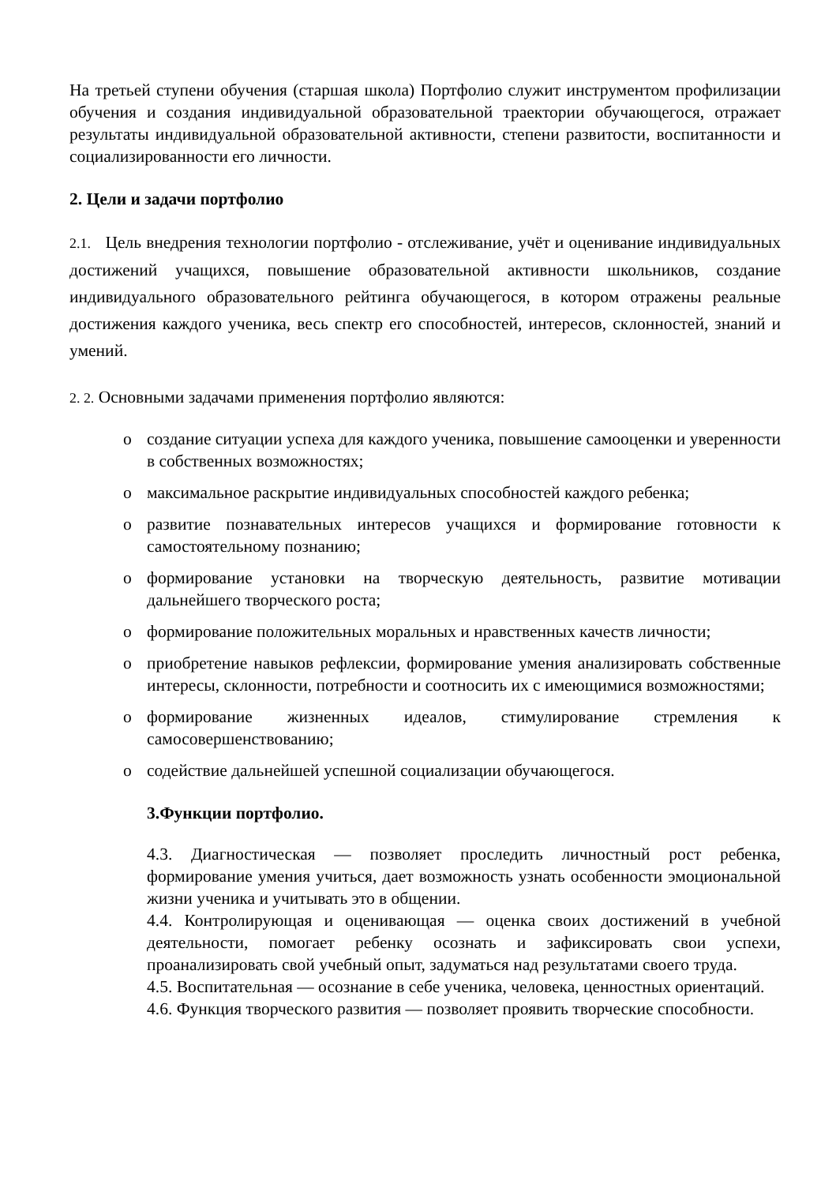На третьей ступени обучения (старшая школа) Портфолио служит инструментом профилизации обучения и создания индивидуальной образовательной траектории обучающегося, отражает результаты индивидуальной образовательной активности, степени развитости, воспитанности и социализированности его личности.
2. Цели и задачи портфолио
2.1. Цель внедрения технологии портфолио - отслеживание, учёт и оценивание индивидуальных достижений учащихся, повышение образовательной активности школьников, создание индивидуального образовательного рейтинга обучающегося, в котором отражены реальные достижения каждого ученика, весь спектр его способностей, интересов, склонностей, знаний и умений.
2. 2. Основными задачами применения портфолио являются:
o создание ситуации успеха для каждого ученика, повышение самооценки и уверенности в собственных возможностях;
o максимальное раскрытие индивидуальных способностей каждого ребенка;
o развитие познавательных интересов учащихся и формирование готовности к самостоятельному познанию;
o формирование установки на творческую деятельность, развитие мотивации дальнейшего творческого роста;
o формирование положительных моральных и нравственных качеств личности;
o приобретение навыков рефлексии, формирование умения анализировать собственные интересы, склонности, потребности и соотносить их с имеющимися возможностями;
o формирование жизненных идеалов, стимулирование стремления к самосовершенствованию;
o содействие дальнейшей успешной социализации обучающегося.
3.Функции портфолио.
4.3. Диагностическая — позволяет проследить личностный рост ребенка, формирование умения учиться, дает возможность узнать особенности эмоциональной жизни ученика и учитывать это в общении.
4.4. Контролирующая и оценивающая — оценка своих достижений в учебной деятельности, помогает ребенку осознать и зафиксировать свои успехи, проанализировать свой учебный опыт, задуматься над результатами своего труда.
4.5. Воспитательная — осознание в себе ученика, человека, ценностных ориентаций.
4.6. Функция творческого развития — позволяет проявить творческие способности.